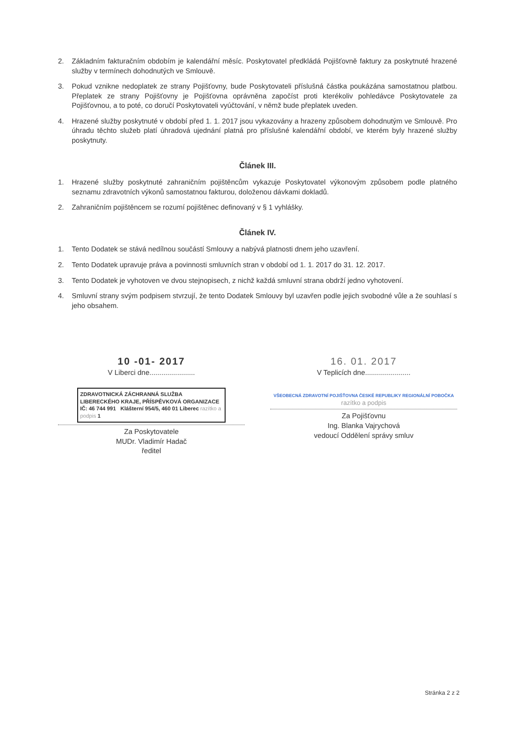2. Základním fakturačním obdobím je kalendářní měsíc. Poskytovatel předkládá Pojišťovně faktury za poskytnuté hrazené služby v termínech dohodnutých ve Smlouvě.
3. Pokud vznikne nedoplatek ze strany Pojišťovny, bude Poskytovateli příslušná částka poukázána samostatnou platbou. Přeplatek ze strany Pojišťovny je Pojišťovna oprávněna započíst proti kterékoliv pohledávce Poskytovatele za Pojišťovnou, a to poté, co doručí Poskytovateli vyúčtování, v němž bude přeplatek uveden.
4. Hrazené služby poskytnuté v období před 1. 1. 2017 jsou vykazovány a hrazeny způsobem dohodnutým ve Smlouvě. Pro úhradu těchto služeb platí úhradová ujednání platná pro příslušné kalendářní období, ve kterém byly hrazené služby poskytnuty.
Článek III.
1. Hrazené služby poskytnuté zahraničním pojištěncům vykazuje Poskytovatel výkonovým způsobem podle platného seznamu zdravotních výkonů samostatnou fakturou, doloženou dávkami dokladů.
2. Zahraničním pojištěncem se rozumí pojištěnec definovaný v § 1 vyhlášky.
Článek IV.
1. Tento Dodatek se stává nedílnou součástí Smlouvy a nabývá platnosti dnem jeho uzavření.
2. Tento Dodatek upravuje práva a povinnosti smluvních stran v období od 1. 1. 2017 do 31. 12. 2017.
3. Tento Dodatek je vyhotoven ve dvou stejnopisech, z nichž každá smluvní strana obdrží jedno vyhotovení.
4. Smluvní strany svým podpisem stvrzují, že tento Dodatek Smlouvy byl uzavřen podle jejich svobodné vůle a že souhlasí s jeho obsahem.
10 -01- 2017
V Liberci dne.......................
ZDRAVOTNICKÁ ZÁCHRANNÁ SLUŽBA
LIBERECKÉHO KRAJE, PŘÍSPĚVKOVÁ ORGANIZACE
IČ: 46 744 991 Klášterní 954/5, 460 01 Liberec razítko a podpis 1
Za Poskytovatele
MUDr. Vladimír Hadač
ředitel
16. 01. 2017
V Teplicích dne.......................
VŠEOBECNÁ ZDRAVOTNÍ POJIŠŤOVNA ČESKÉ REPUBLIKY REGIONÁLNÍ POBOČKA razítko a podpis
Za Pojišťovnu
Ing. Blanka Vajrychová
vedoucí Oddělení správy smluv
Stránka 2 z 2